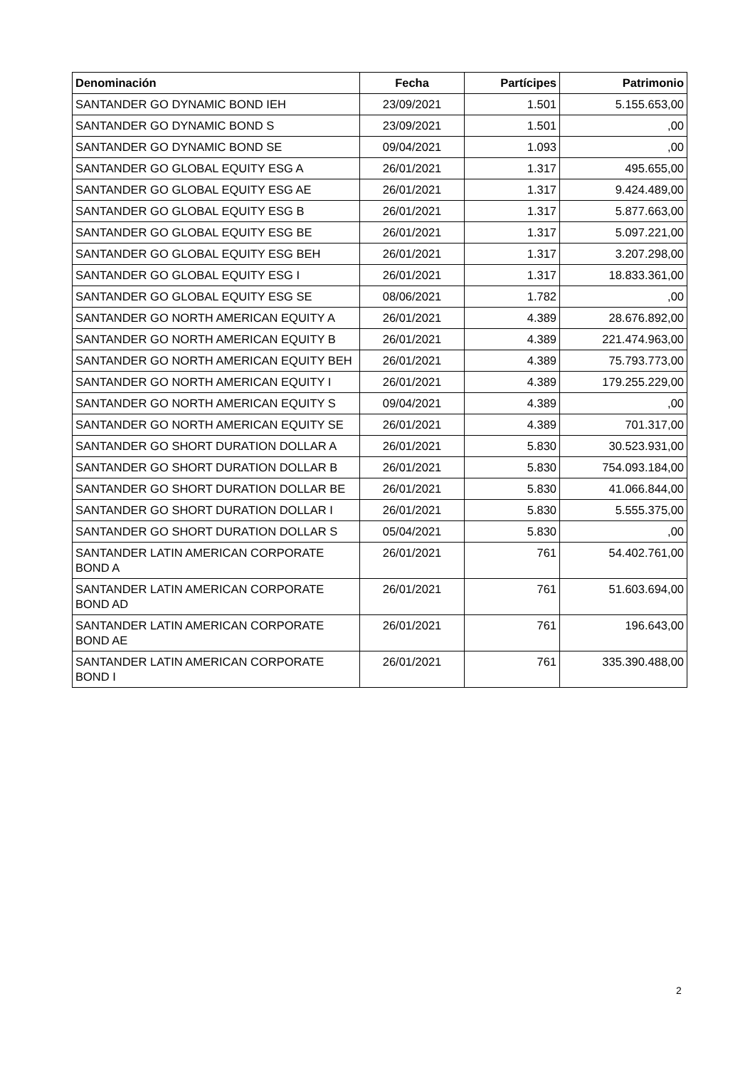| Denominación | Fecha | Partícipes | Patrimonio |
| --- | --- | --- | --- |
| SANTANDER GO DYNAMIC BOND IEH | 23/09/2021 | 1.501 | 5.155.653,00 |
| SANTANDER GO DYNAMIC BOND S | 23/09/2021 | 1.501 | ,00 |
| SANTANDER GO DYNAMIC BOND SE | 09/04/2021 | 1.093 | ,00 |
| SANTANDER GO GLOBAL EQUITY ESG A | 26/01/2021 | 1.317 | 495.655,00 |
| SANTANDER GO GLOBAL EQUITY ESG AE | 26/01/2021 | 1.317 | 9.424.489,00 |
| SANTANDER GO GLOBAL EQUITY ESG B | 26/01/2021 | 1.317 | 5.877.663,00 |
| SANTANDER GO GLOBAL EQUITY ESG BE | 26/01/2021 | 1.317 | 5.097.221,00 |
| SANTANDER GO GLOBAL EQUITY ESG BEH | 26/01/2021 | 1.317 | 3.207.298,00 |
| SANTANDER GO GLOBAL EQUITY ESG I | 26/01/2021 | 1.317 | 18.833.361,00 |
| SANTANDER GO GLOBAL EQUITY ESG SE | 08/06/2021 | 1.782 | ,00 |
| SANTANDER GO NORTH AMERICAN EQUITY A | 26/01/2021 | 4.389 | 28.676.892,00 |
| SANTANDER GO NORTH AMERICAN EQUITY B | 26/01/2021 | 4.389 | 221.474.963,00 |
| SANTANDER GO NORTH AMERICAN EQUITY BEH | 26/01/2021 | 4.389 | 75.793.773,00 |
| SANTANDER GO NORTH AMERICAN EQUITY I | 26/01/2021 | 4.389 | 179.255.229,00 |
| SANTANDER GO NORTH AMERICAN EQUITY S | 09/04/2021 | 4.389 | ,00 |
| SANTANDER GO NORTH AMERICAN EQUITY SE | 26/01/2021 | 4.389 | 701.317,00 |
| SANTANDER GO SHORT DURATION DOLLAR A | 26/01/2021 | 5.830 | 30.523.931,00 |
| SANTANDER GO SHORT DURATION DOLLAR B | 26/01/2021 | 5.830 | 754.093.184,00 |
| SANTANDER GO SHORT DURATION DOLLAR BE | 26/01/2021 | 5.830 | 41.066.844,00 |
| SANTANDER GO SHORT DURATION DOLLAR I | 26/01/2021 | 5.830 | 5.555.375,00 |
| SANTANDER GO SHORT DURATION DOLLAR S | 05/04/2021 | 5.830 | ,00 |
| SANTANDER LATIN AMERICAN CORPORATE BOND A | 26/01/2021 | 761 | 54.402.761,00 |
| SANTANDER LATIN AMERICAN CORPORATE BOND AD | 26/01/2021 | 761 | 51.603.694,00 |
| SANTANDER LATIN AMERICAN CORPORATE BOND AE | 26/01/2021 | 761 | 196.643,00 |
| SANTANDER LATIN AMERICAN CORPORATE BOND I | 26/01/2021 | 761 | 335.390.488,00 |
2